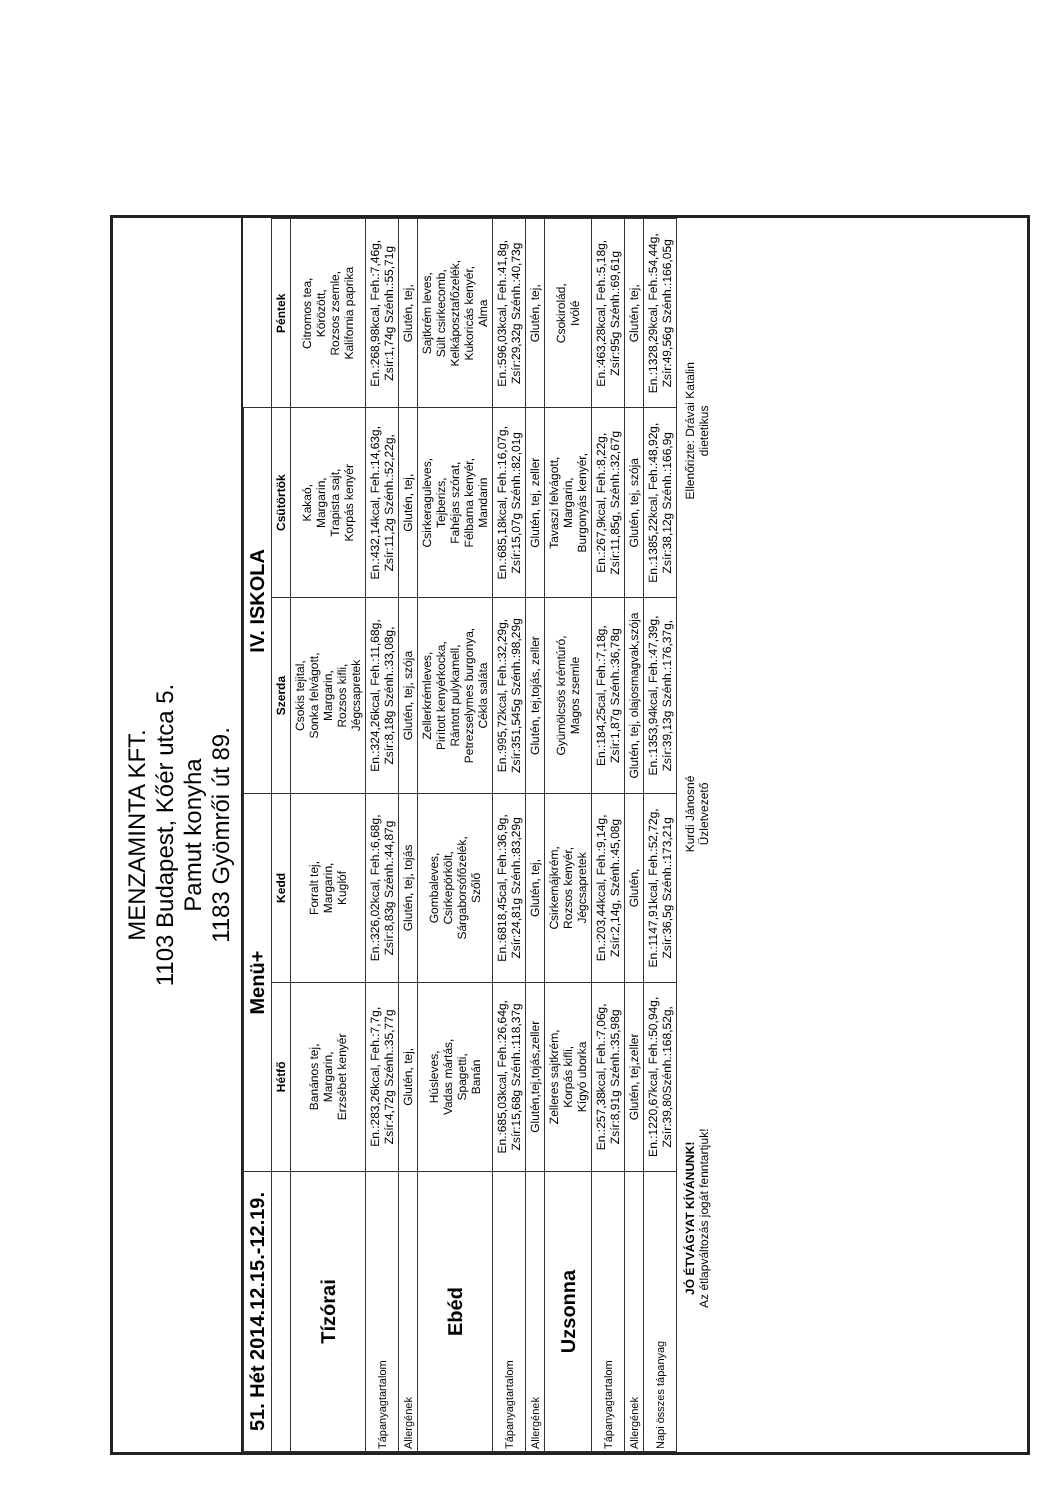MENZAMINTA KFT.
1103 Budapest, Kőér utca 5.
Pamut konyha
1183 Gyömrői út 89.
| 51. Hét 2014.12.15.-12.19. | Menü+ | | IV. ISKOLA | | |
| --- | --- | --- | --- | --- | --- |
| | Hétfő | Kedd | Szerda | Csütörtök | Péntek |
| Tízórai | Banános tej, Margarin, Erzsébet kenyér | Forralt tej, Margarin, Kuglóf | Csokis tejital, Sonka felvágott, Margarin, Rozsos kifli, Jégcsapretek | Kakaó, Margarin, Trapista sajt, Korpás kenyér | Citromos tea, Körözött, Rozsos zsemle, Kalifornia paprika |
| Tápanyagtartalom | En.:283,26kcal, Feh.:7,7g, Zsír:4,72g Szénh.:35,77g | En.:326,02kcal, Feh.:6,68g, Zsír:8,83g Szénh.:44,87g | En.:324,26kcal, Feh.:11,68g, Zsír:8,18g Szénh.:33,08g, | En.:432,14kcal, Feh.:14,63g, Zsír:11,2g Szénh.:52,22g, | En.:268,98kcal, Feh.:7,46g, Zsír:1,74g Szénh.:55,71g |
| Allergének | Glutén, tej, | Glutén, tej, tojás | Glutén, tej, szója | Glutén, tej, | Glutén, tej, |
| Ebéd | Húsleves, Vadas mártás, Spagetti, Banán | Gombaleves, Csirkepörkölt, Sárgaborsófőzelék, Szőlő | Zellerkrémleves, Pirított kenyérkocka, Rántott pulykamell, Petrezselymes burgonya, Cékla saláta | Csirkeraguleves, Tejberizs, Fahéjas szórat, Félbarna kenyér, Mandarin | Sajtkrém leves, Sült csirkecomb, Kelkáposztafőzelék, Kukoricás kenyér, Alma |
| Tápanyagtartalom | En.:685,03kcal, Feh.:26,64g, Zsír:15,68g Szénh.:118,37g | En.:6818,45cal, Feh.:36,9g, Zsír:24,81g Szénh.:83,29g | En.:995,72kcal, Feh.:32,29g, Zsír:351,545g Szénh.:98,29g | En.:685,18kcal, Feh.:16,07g, Zsír:15,07g Szénh.:82,01g | En.:596,03kcal, Feh.:41,8g, Zsír:29,32g Szénh.:40,73g |
| Allergének | Glutén,tej,tojás,zeller | Glutén, tej, | Glutén, tej,tojás, zeller | Glutén, tej, zeller | Glutén, tej, |
| Uzsonna | Zelleres sajtkrém, Korpás kifli, Kígyó uborka | Csirkemájkrém, Rozsos kenyér, Jégcsapretek | Gyümölcsös krémtúró, Magos zsemle | Tavaszi felvágott, Margarin, Burgonyás kenyér, | Csokirolád, Ivólé |
| Tápanyagtartalom | En.:257,38kcal, Feh.:7,06g, Zsír:8,91g Szénh.:35,98g | En.:203,44kcal, Feh.:9,14g, Zsír:2,14g, Szénh.:45,08g | En.:184,25cal, Feh.:7,18g, Zsír:1,87g Szénh.:36,78g | En.:267,9kcal, Feh.:8,22g, Zsír:11,85g, Szénh.:32,67g | En.:463,28kcal, Feh.:5,18g, Zsír:95g Szénh.:69,61g |
| Allergének | Glutén, tej,zeller | Glutén, | Glutén, tej, olajosmagvak,szója | Glutén, tej, szója | Glutén, tej, |
| Napi összes tápanyag | En.:1220,67kcal, Feh.:50,94g, Zsír:39,80Szénh.:168,52g, | En.:1147,91kcal, Feh.:52,72g, Zsír:36,5g Szénh.:173,21g | En.:1353,94kcal, Feh.:47,39g, Zsír:39,13g Szénh.:176,37g, | En.:1385,22kcal, Feh.:48,92g, Zsír:38,12g Szénh.:166,9g | En.:1328,29kcal, Feh.:54,44g, Zsír:49,56g Szénh.:166,05g |
JÓ ÉTVÁGYAT KÍVÁNUNK!
Az étlapváltozás jogát fenntartjuk!
Kurdi Jánosné
Üzletvezető
Ellenőrizte: Drávai Katalin
dietetikus